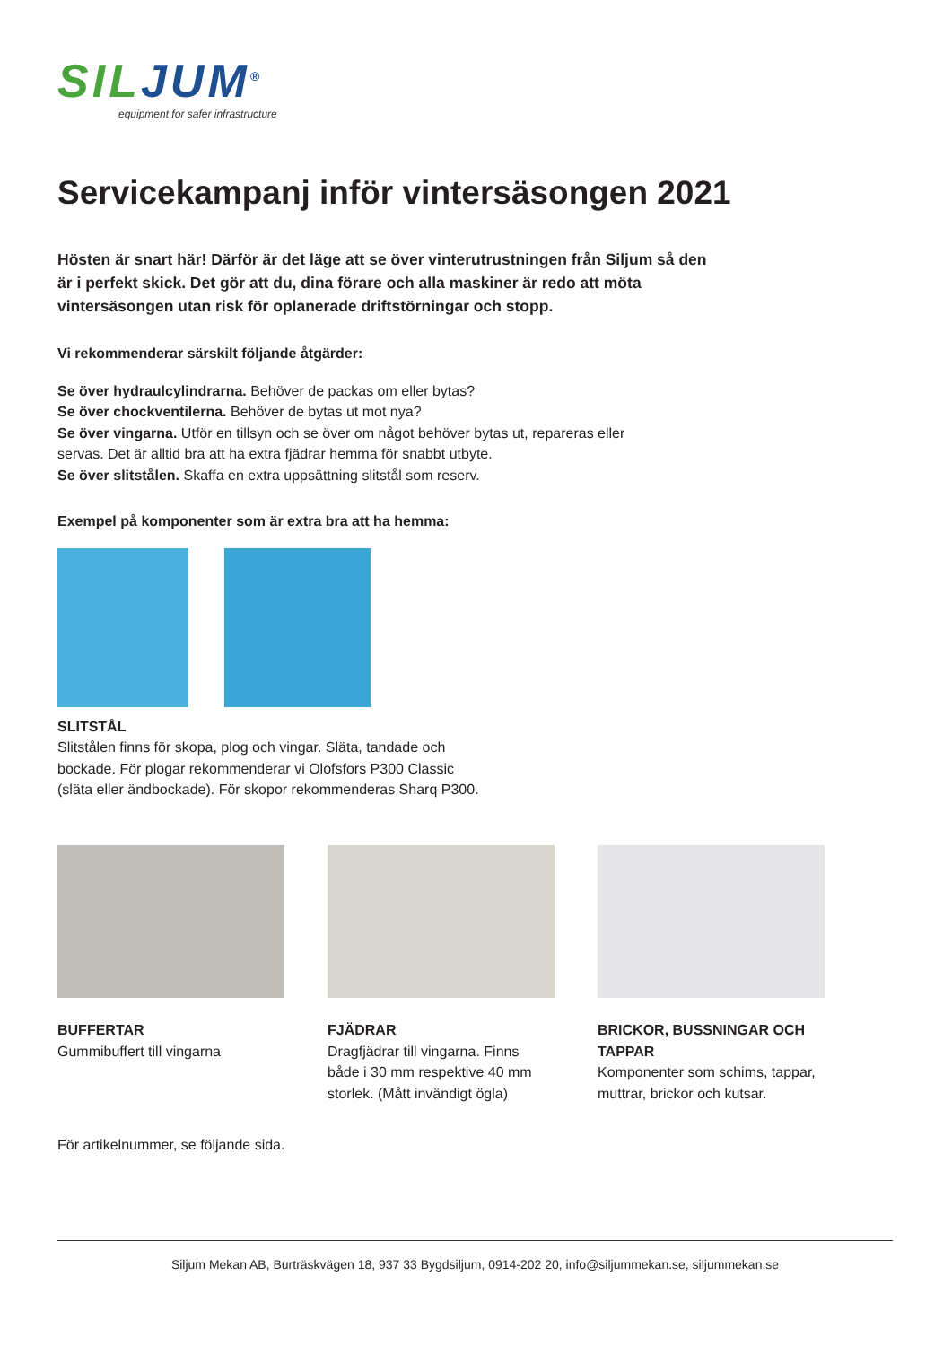SIL JUM<sup>®</sup>
equipment for safer infrastructure
Servicekampanj inför vintersäsongen 2021
Hösten är snart här! Därför är det läge att se över vinterutrustningen från Siljum så den är i perfekt skick. Det gör att du, dina förare och alla maskiner är redo att möta vintersäsongen utan risk för oplanerade driftstörningar och stopp.
Vi rekommenderar särskilt följande åtgärder:
Se över hydraulcylindrarna. Behöver de packas om eller bytas?
Se över chockventilerna. Behöver de bytas ut mot nya?
Se över vingarna. Utför en tillsyn och se över om något behöver bytas ut, repareras eller
servas. Det är alltid bra att ha extra fjädrar hemma för snabbt utbyte.
Se över slitstålen. Skaffa en extra uppsättning slitstål som reserv.
Exempel på komponenter som är extra bra att ha hemma:
SLITSTÅL
Slitstålen finns för skopa, plog och vingar. Släta, tandade och
bockade. För plogar rekommenderar vi Olofsfors P300 Classic
(släta eller ändbockade). För skopor rekommenderas Sharq P300.
BUFFERTAR
Gummibuffert till vingarna
FJÄDRAR
Dragfjädrar till vingarna. Finns både i 30 mm respektive 40 mm storlek. (Mått invändigt ögla)
BRICKOR, BUSSNINGAR OCH TAPPAR
Komponenter som schims, tappar, muttrar, brickor och kutsar.
För artikelnummer, se följande sida.
Siljum Mekan AB, Burträskvägen 18, 937 33 Bygdsiljum, 0914-202 20, info@siljummekan.se, siljummekan.se